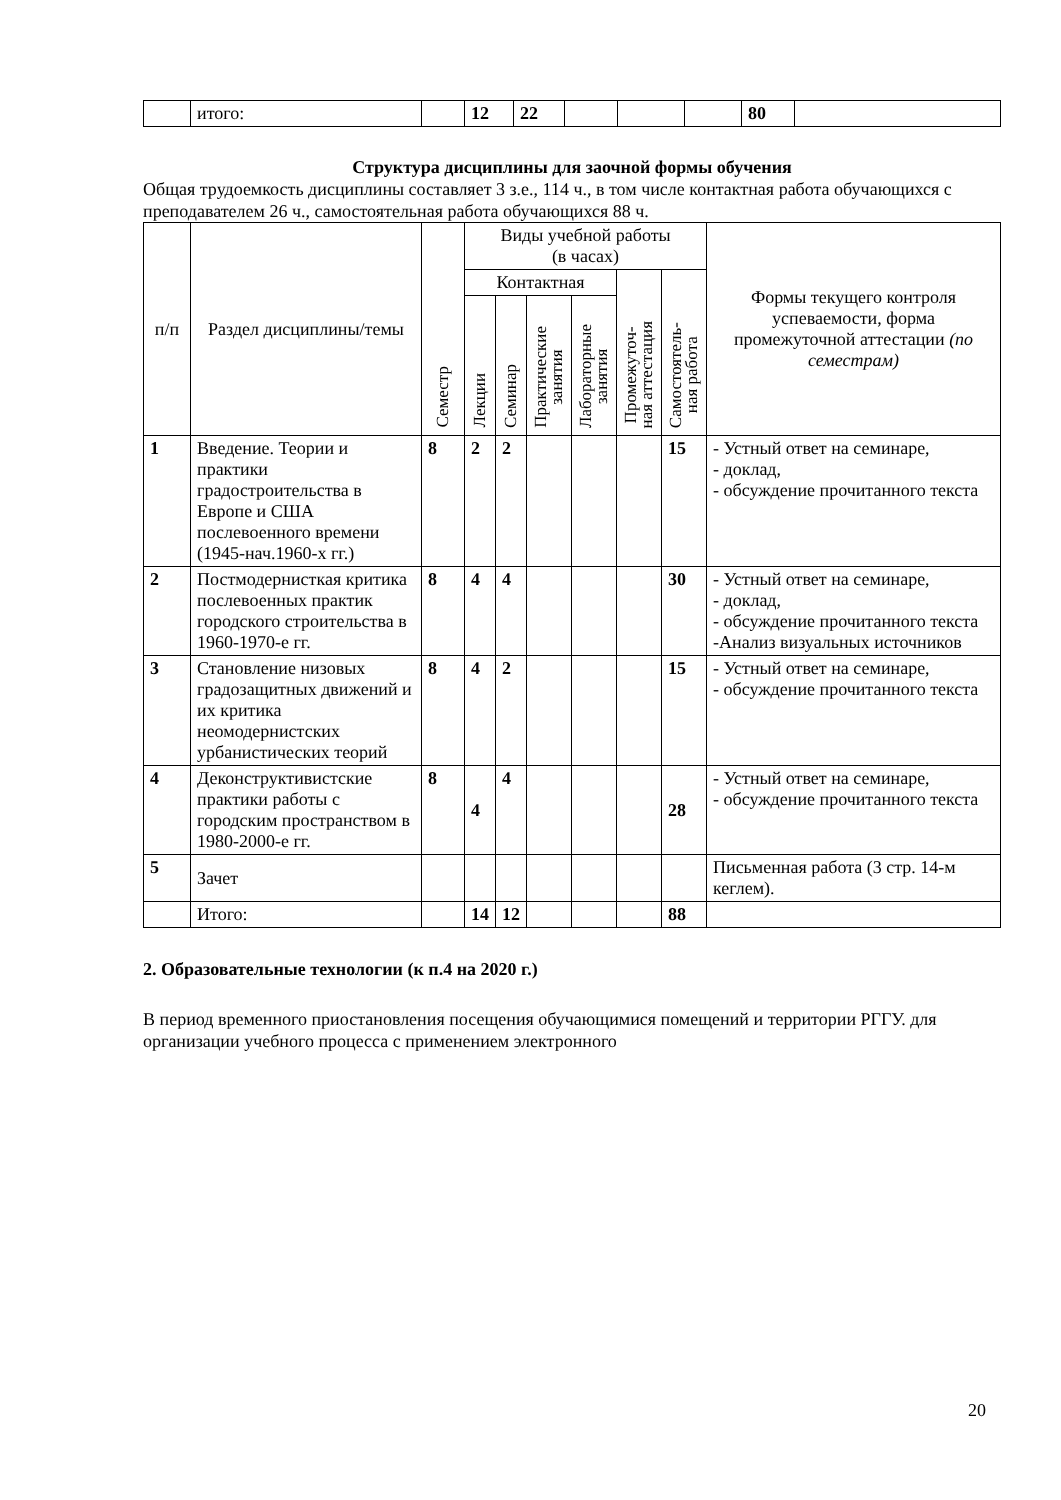| | итого: | | 12 | 22 | | | | 80 | |
Структура дисциплины для заочной формы обучения
Общая трудоемкость дисциплины составляет 3 з.е., 114 ч., в том числе контактная работа обучающихся с преподавателем 26 ч., самостоятельная работа обучающихся 88 ч.
| п/п | Раздел дисциплины/темы | Семестр | Виды учебной работы (в часах) | | | | | | Формы текущего контроля успеваемости, форма промежуточной аттестации (по семестрам) |
| --- | --- | --- | --- | --- | --- | --- | --- | --- | --- |
| | | | Контактная | | | | Промежуточ- ная аттестация | Самостоятель- ная работа | |
| | | | Лекции | Семинар | Практические занятия | Лабораторные занятия | | | |
| 1 | Введение. Теории и практики градостроительства в Европе и США послевоенного времени (1945-нач.1960-х гг.) | 8 | 2 | 2 | | | | 15 | - Устный ответ на семинаре, - доклад, - обсуждение прочитанного текста |
| 2 | Постмодернисткая критика послевоенных практик городского строительства в 1960-1970-е гг. | 8 | 4 | 4 | | | | 30 | - Устный ответ на семинаре, - доклад, - обсуждение прочитанного текста -Анализ визуальных источников |
| 3 | Становление низовых градозащитных движений и их критика неомодернистских урбанистических теорий | 8 | 4 | 2 | | | | 15 | - Устный ответ на семинаре, - обсуждение прочитанного текста |
| 4 | Деконструктивистские практики работы с городским пространством в 1980-2000-е гг. | 8 | 4 | 4 | | | | 28 | - Устный ответ на семинаре, - обсуждение прочитанного текста |
| 5 | Зачет | | | | | | | | Письменная работа (3 стр. 14-м кеглем). |
| | Итого: | | 14 | 12 | | | | 88 | |
2. Образовательные технологии (к п.4 на 2020 г.)
В период временного приостановления посещения обучающимися помещений и территории РГГУ. для организации учебного процесса с применением электронного
20